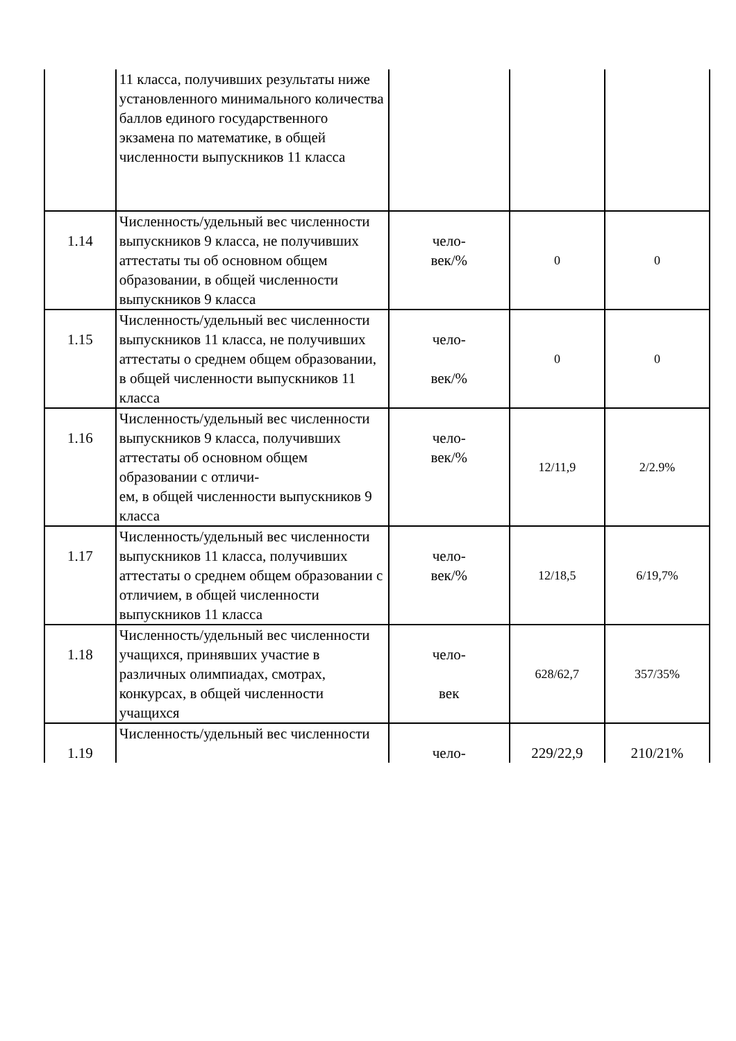| | 11 класса, получивших результаты ниже установленного минимального количества баллов единого государственного экзамена по математике, в общей численности выпускников 11 класса | | | |
| 1.14 | Численность/удельный вес численности выпускников 9 класса, не получивших аттестаты ты об основном общем образовании, в общей численности выпускников 9 класса | чело- век/% | 0 | 0 |
| 1.15 | Численность/удельный вес численности выпускников 11 класса, не получивших аттестаты о среднем общем образовании, в общей численности выпускников 11 класса | чело- век/% | 0 | 0 |
| 1.16 | Численность/удельный вес численности выпускников 9 класса, получивших аттестаты об основном общем образовании с отличи- ем, в общей численности выпускников 9 класса | чело- век/% | 12/11,9 | 2/2.9% |
| 1.17 | Численность/удельный вес численности выпускников 11 класса, получивших аттестаты о среднем общем образовании с отличием, в общей численности выпускников 11 класса | чело- век/% | 12/18,5 | 6/19,7% |
| 1.18 | Численность/удельный вес численности учащихся, принявших участие в различных олимпиадах, смотрах, конкурсах, в общей численности учащихся | чело- век | 628/62,7 | 357/35% |
| 1.19 | Численность/удельный вес численности | чело- | 229/22,9 | 210/21% |